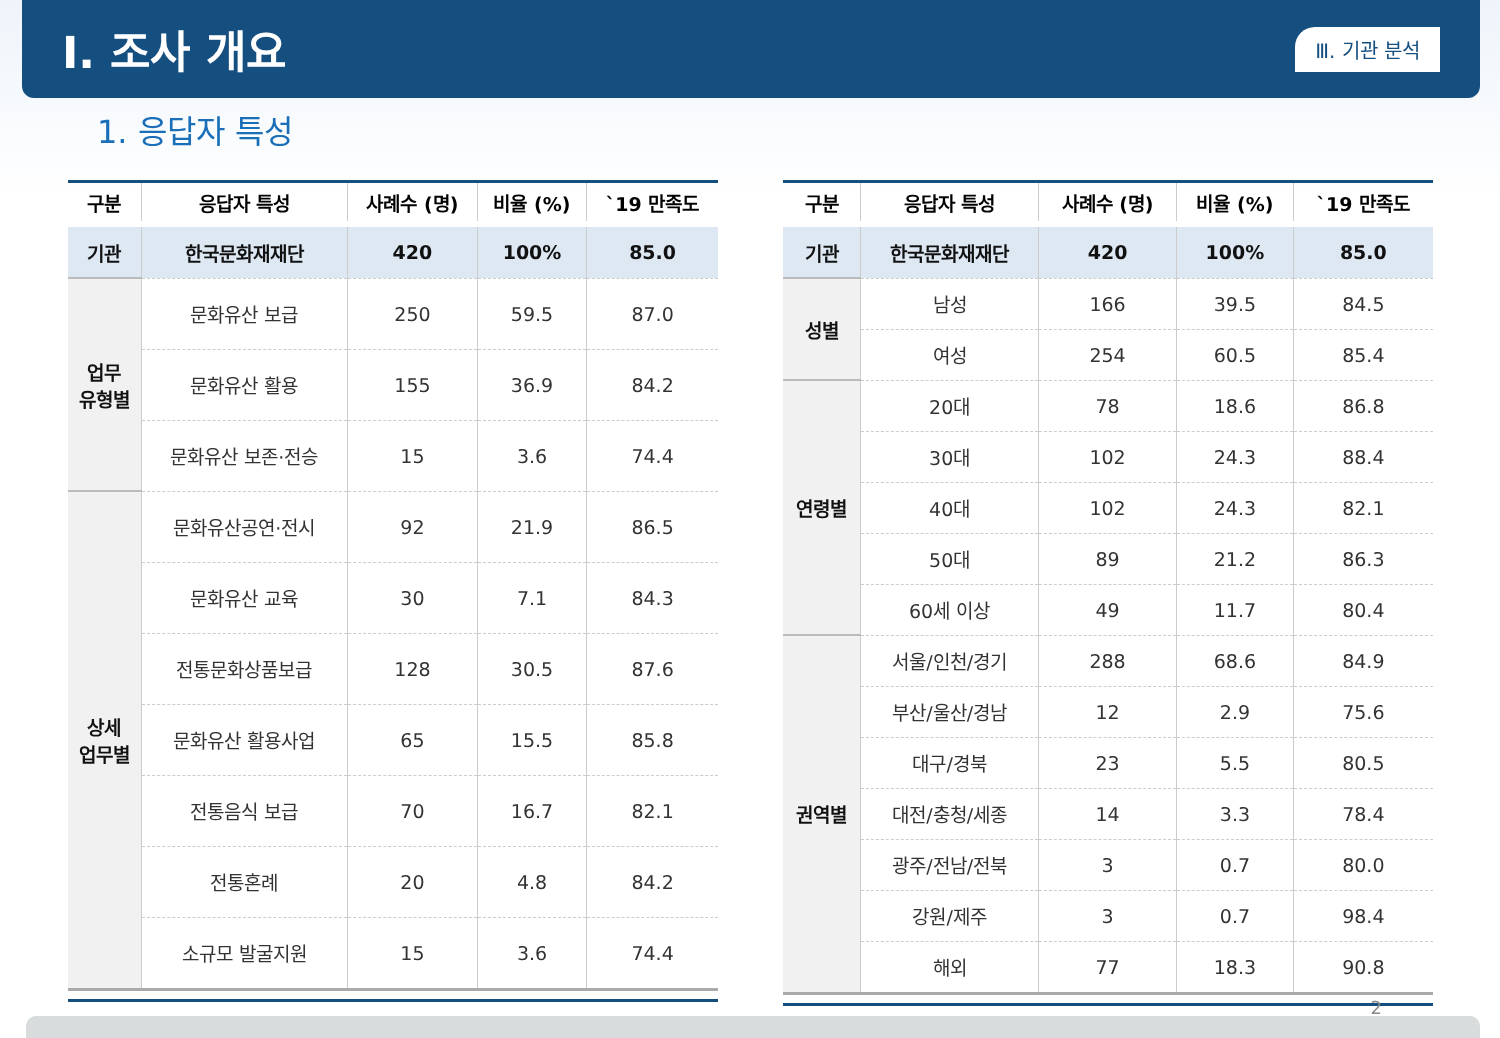I. 조사 개요
Ⅲ. 기관 분석
1. 응답자 특성
| 구분 | 응답자 특성 | 사례수 (명) | 비율 (%) | `19 만족도 |
| --- | --- | --- | --- | --- |
| 기관 | 한국문화재재단 | 420 | 100% | 85.0 |
| 업무 유형별 | 문화유산 보급 | 250 | 59.5 | 87.0 |
| | 문화유산 활용 | 155 | 36.9 | 84.2 |
| | 문화유산 보존·전승 | 15 | 3.6 | 74.4 |
| 상세 업무별 | 문화유산공연·전시 | 92 | 21.9 | 86.5 |
| | 문화유산 교육 | 30 | 7.1 | 84.3 |
| | 전통문화상품보급 | 128 | 30.5 | 87.6 |
| | 문화유산 활용사업 | 65 | 15.5 | 85.8 |
| | 전통음식 보급 | 70 | 16.7 | 82.1 |
| | 전통혼례 | 20 | 4.8 | 84.2 |
| | 소규모 발굴지원 | 15 | 3.6 | 74.4 |
| 구분 | 응답자 특성 | 사례수 (명) | 비율 (%) | `19 만족도 |
| --- | --- | --- | --- | --- |
| 기관 | 한국문화재재단 | 420 | 100% | 85.0 |
| 성별 | 남성 | 166 | 39.5 | 84.5 |
| | 여성 | 254 | 60.5 | 85.4 |
| 연령별 | 20대 | 78 | 18.6 | 86.8 |
| | 30대 | 102 | 24.3 | 88.4 |
| | 40대 | 102 | 24.3 | 82.1 |
| | 50대 | 89 | 21.2 | 86.3 |
| | 60세 이상 | 49 | 11.7 | 80.4 |
| 권역별 | 서울/인천/경기 | 288 | 68.6 | 84.9 |
| | 부산/울산/경남 | 12 | 2.9 | 75.6 |
| | 대구/경북 | 23 | 5.5 | 80.5 |
| | 대전/충청/세종 | 14 | 3.3 | 78.4 |
| | 광주/전남/전북 | 3 | 0.7 | 80.0 |
| | 강원/제주 | 3 | 0.7 | 98.4 |
| | 해외 | 77 | 18.3 | 90.8 |
2